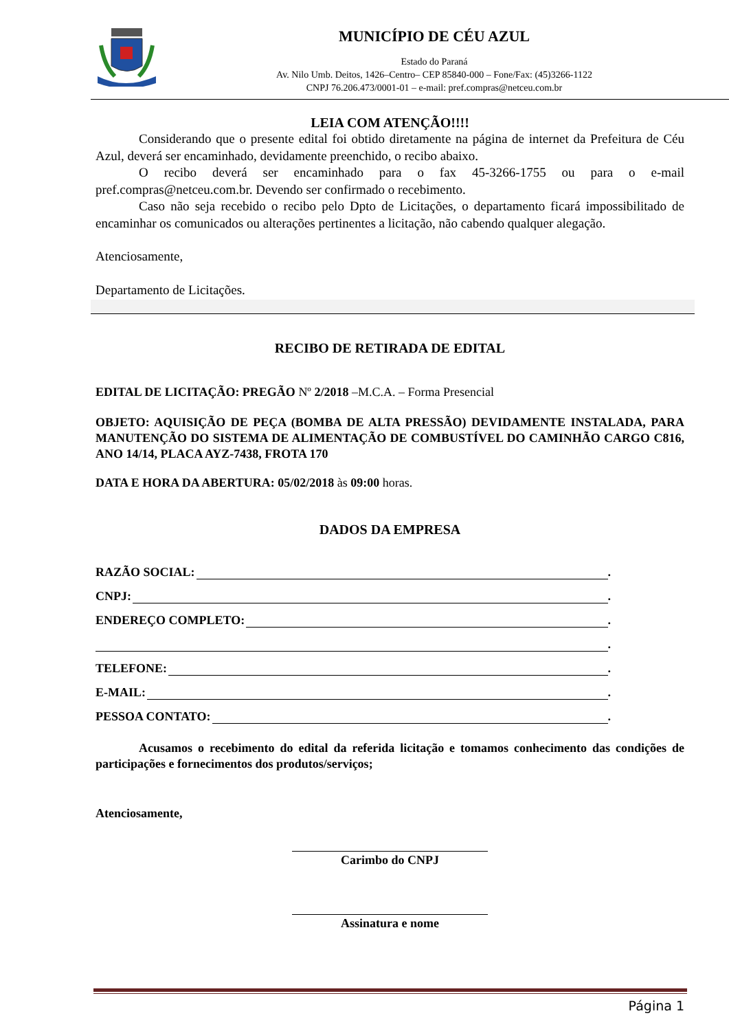MUNICÍPIO DE CÉU AZUL
Estado do Paraná
Av. Nilo Umb. Deitos, 1426–Centro– CEP 85840-000 – Fone/Fax: (45)3266-1122
CNPJ 76.206.473/0001-01 – e-mail: pref.compras@netceu.com.br
LEIA COM ATENÇÃO!!!!
Considerando que o presente edital foi obtido diretamente na página de internet da Prefeitura de Céu Azul, deverá ser encaminhado, devidamente preenchido, o recibo abaixo.
O recibo deverá ser encaminhado para o fax 45-3266-1755 ou para o e-mail pref.compras@netceu.com.br. Devendo ser confirmado o recebimento.
Caso não seja recebido o recibo pelo Dpto de Licitações, o departamento ficará impossibilitado de encaminhar os comunicados ou alterações pertinentes a licitação, não cabendo qualquer alegação.
Atenciosamente,
Departamento de Licitações.
RECIBO DE RETIRADA DE EDITAL
EDITAL DE LICITAÇÃO: PREGÃO Nº 2/2018 –M.C.A. – Forma Presencial
OBJETO: AQUISIÇÃO DE PEÇA (BOMBA DE ALTA PRESSÃO) DEVIDAMENTE INSTALADA, PARA MANUTENÇÃO DO SISTEMA DE ALIMENTAÇÃO DE COMBUSTÍVEL DO CAMINHÃO CARGO C816, ANO 14/14, PLACA AYZ-7438, FROTA 170
DATA E HORA DA ABERTURA: 05/02/2018 às 09:00 horas.
DADOS DA EMPRESA
RAZÃO SOCIAL: .
CNPJ: .
ENDEREÇO COMPLETO: .
.
TELEFONE: .
E-MAIL: .
PESSOA CONTATO: .
Acusamos o recebimento do edital da referida licitação e tomamos conhecimento das condições de participações e fornecimentos dos produtos/serviços;
Atenciosamente,
Carimbo do CNPJ
Assinatura e nome
Página 1